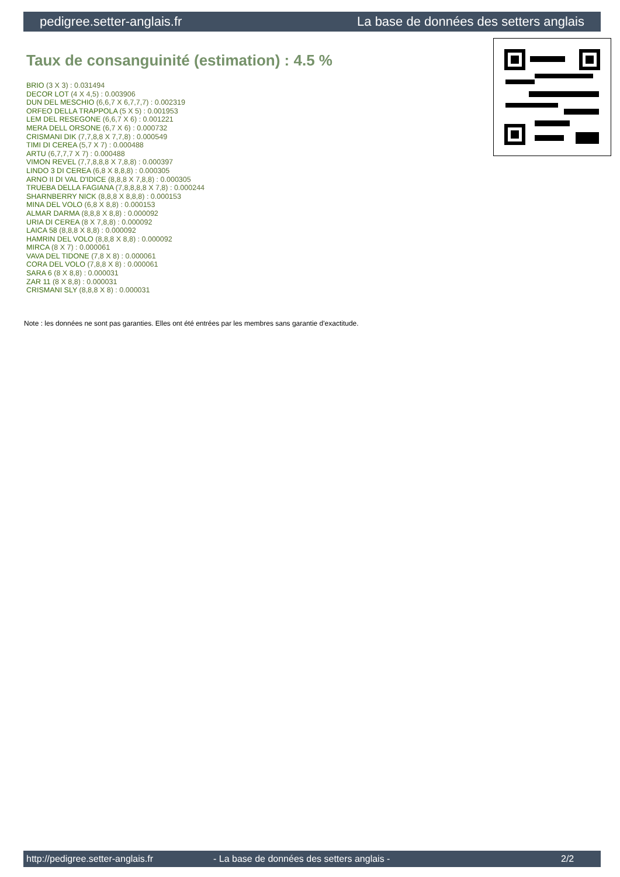pedigree.setter-anglais.fr La base de données des setters anglais
Taux de consanguinité (estimation) : 4.5 %
BRIO (3 X 3) : 0.031494
DECOR LOT (4 X 4,5) : 0.003906
DUN DEL MESCHIO (6,6,7 X 6,7,7,7) : 0.002319
ORFEO DELLA TRAPPOLA (5 X 5) : 0.001953
LEM DEL RESEGONE (6,6,7 X 6) : 0.001221
MERA DELL ORSONE (6,7 X 6) : 0.000732
CRISMANI DIK (7,7,8,8 X 7,7,8) : 0.000549
TIMI DI CEREA (5,7 X 7) : 0.000488
ARTU (6,7,7,7 X 7) : 0.000488
VIMON REVEL (7,7,8,8,8 X 7,8,8) : 0.000397
LINDO 3 DI CEREA (6,8 X 8,8,8) : 0.000305
ARNO II DI VAL D'IDICE (8,8,8 X 7,8,8) : 0.000305
TRUEBA DELLA FAGIANA (7,8,8,8,8 X 7,8) : 0.000244
SHARNBERRY NICK (8,8,8 X 8,8,8) : 0.000153
MINA DEL VOLO (6,8 X 8,8) : 0.000153
ALMAR DARMA (8,8,8 X 8,8) : 0.000092
URIA DI CEREA (8 X 7,8,8) : 0.000092
LAICA 58 (8,8,8 X 8,8) : 0.000092
HAMRIN DEL VOLO (8,8,8 X 8,8) : 0.000092
MIRCA (8 X 7) : 0.000061
VAVA DEL TIDONE (7,8 X 8) : 0.000061
CORA DEL VOLO (7,8,8 X 8) : 0.000061
SARA 6 (8 X 8,8) : 0.000031
ZAR 11 (8 X 8,8) : 0.000031
CRISMANI SLY (8,8,8 X 8) : 0.000031
Note : les données ne sont pas garanties. Elles ont été entrées par les membres sans garantie d'exactitude.
http://pedigree.setter-anglais.fr - La base de données des setters anglais - 2/2